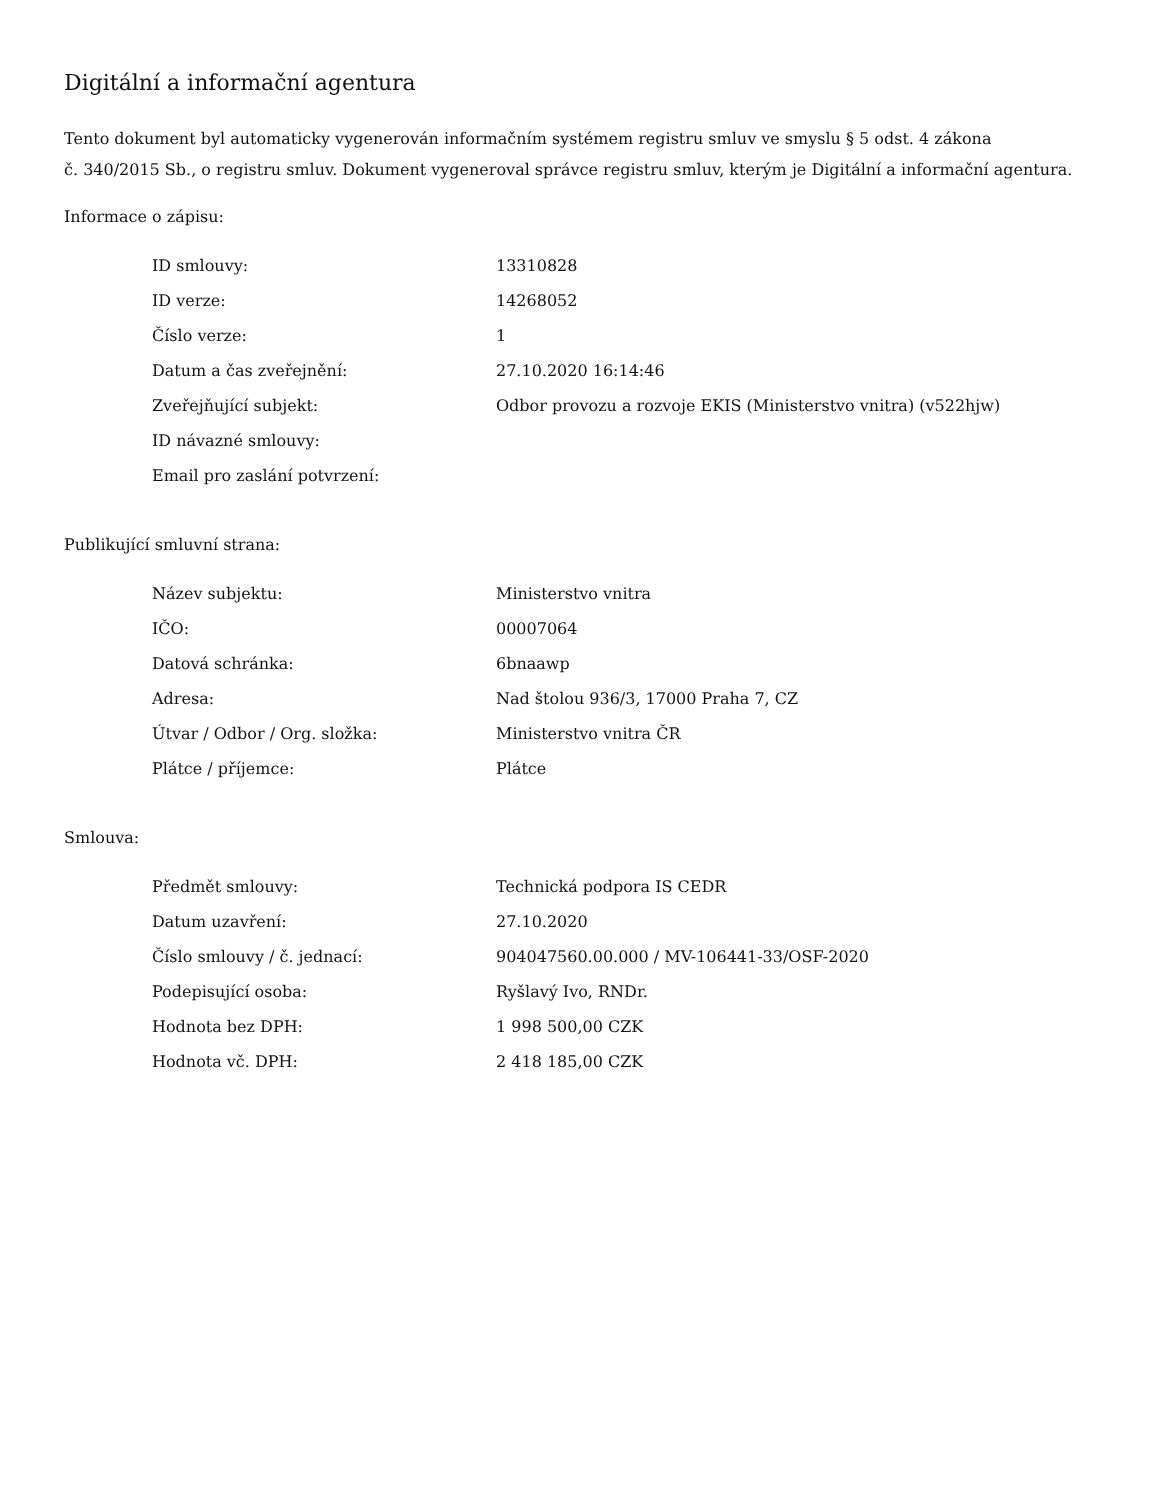Digitální a informační agentura
Tento dokument byl automaticky vygenerován informačním systémem registru smluv ve smyslu § 5 odst. 4 zákona
č. 340/2015 Sb., o registru smluv. Dokument vygeneroval správce registru smluv, kterým je Digitální a informační agentura.
Informace o zápisu:
| ID smlouvy: | 13310828 |
| ID verze: | 14268052 |
| Číslo verze: | 1 |
| Datum a čas zveřejnění: | 27.10.2020 16:14:46 |
| Zveřejňující subjekt: | Odbor provozu a rozvoje EKIS (Ministerstvo vnitra) (v522hjw) |
| ID návazné smlouvy: | |
| Email pro zaslání potvrzení: | |
Publikující smluvní strana:
| Název subjektu: | Ministerstvo vnitra |
| IČO: | 00007064 |
| Datová schránka: | 6bnaawp |
| Adresa: | Nad štolou 936/3, 17000 Praha 7, CZ |
| Útvar / Odbor / Org. složka: | Ministerstvo vnitra ČR |
| Plátce / příjemce: | Plátce |
Smlouva:
| Předmět smlouvy: | Technická podpora IS CEDR |
| Datum uzavření: | 27.10.2020 |
| Číslo smlouvy / č. jednací: | 904047560.00.000 / MV-106441-33/OSF-2020 |
| Podepisující osoba: | Ryšlavý Ivo, RNDr. |
| Hodnota bez DPH: | 1 998 500,00 CZK |
| Hodnota vč. DPH: | 2 418 185,00 CZK |